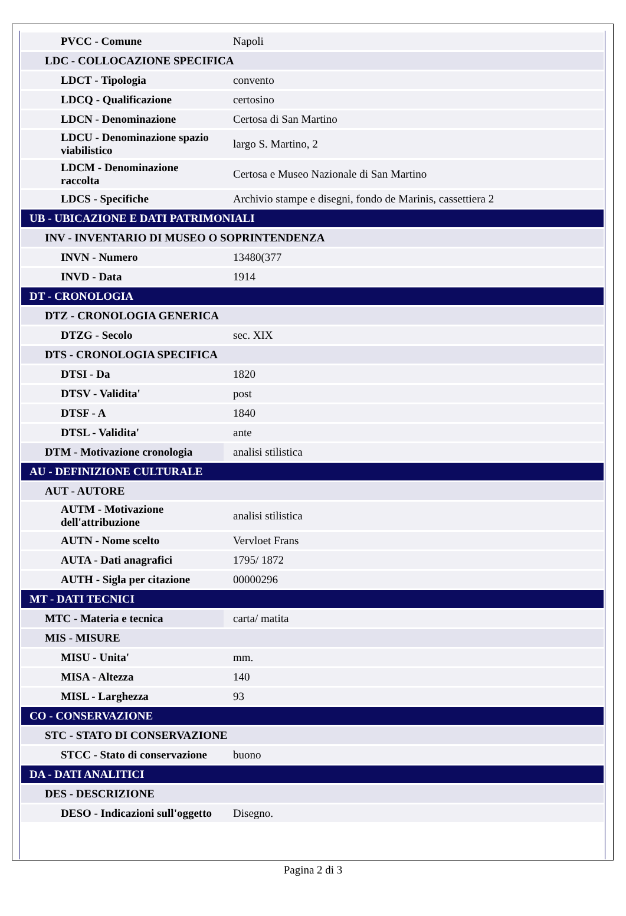| PVCC - Comune | Napoli |
| LDC - COLLOCAZIONE SPECIFICA | |
| LDCT - Tipologia | convento |
| LDCQ - Qualificazione | certosino |
| LDCN - Denominazione | Certosa di San Martino |
| LDCU - Denominazione spazio viabilistico | largo S. Martino, 2 |
| LDCM - Denominazione raccolta | Certosa e Museo Nazionale di San Martino |
| LDCS - Specifiche | Archivio stampe e disegni, fondo de Marinis, cassettiera 2 |
| UB - UBICAZIONE E DATI PATRIMONIALI | |
| INV - INVENTARIO DI MUSEO O SOPRINTENDENZA | |
| INVN - Numero | 13480(377 |
| INVD - Data | 1914 |
| DT - CRONOLOGIA | |
| DTZ - CRONOLOGIA GENERICA | |
| DTZG - Secolo | sec. XIX |
| DTS - CRONOLOGIA SPECIFICA | |
| DTSI - Da | 1820 |
| DTSV - Validita' | post |
| DTSF - A | 1840 |
| DTSL - Validita' | ante |
| DTM - Motivazione cronologia | analisi stilistica |
| AU - DEFINIZIONE CULTURALE | |
| AUT - AUTORE | |
| AUTM - Motivazione dell'attribuzione | analisi stilistica |
| AUTN - Nome scelto | Vervloet Frans |
| AUTA - Dati anagrafici | 1795/ 1872 |
| AUTH - Sigla per citazione | 00000296 |
| MT - DATI TECNICI | |
| MTC - Materia e tecnica | carta/ matita |
| MIS - MISURE | |
| MISU - Unita' | mm. |
| MISA - Altezza | 140 |
| MISL - Larghezza | 93 |
| CO - CONSERVAZIONE | |
| STC - STATO DI CONSERVAZIONE | |
| STCC - Stato di conservazione | buono |
| DA - DATI ANALITICI | |
| DES - DESCRIZIONE | |
| DESO - Indicazioni sull'oggetto | Disegno. |
Pagina 2 di 3